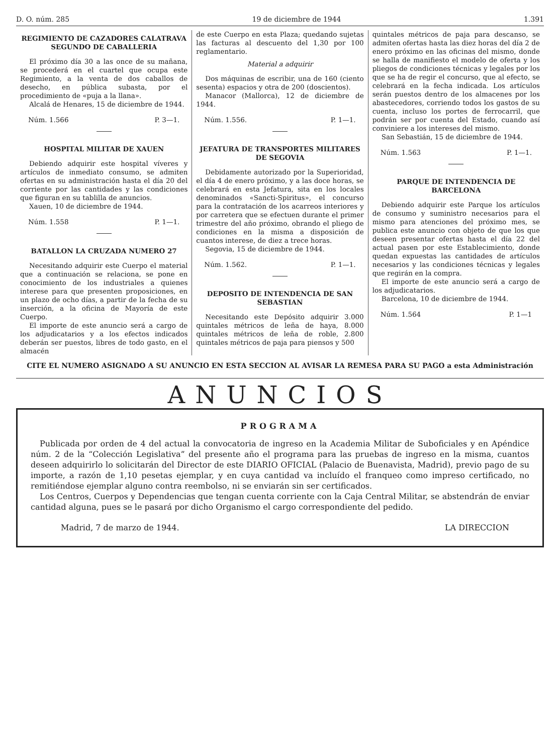D. O. núm. 285 19 de diciembre de 1944 1.391
REGIMIENTO DE CAZADORES CALATRAVA SEGUNDO DE CABALLERIA
El próximo día 30 a las once de su mañana, se procederá en el cuartel que ocupa este Regimiento, a la venta de dos caballos de desecho, en pública subasta, por el procedimiento de «puja a la llana».
Alcalá de Henares, 15 de diciembre de 1944.
Núm. 1.566 P. 3—1.
HOSPITAL MILITAR DE XAUEN
Debiendo adquirir este hospital víveres y artículos de inmediato consumo, se admiten ofertas en su administración hasta el día 20 del corriente por las cantidades y las condiciones que figuran en su tablilla de anuncios.
Xauen, 10 de diciembre de 1944.
Núm. 1.558 P. 1—1.
BATALLON LA CRUZADA NUMERO 27
Necesitando adquirir este Cuerpo el material que a continuación se relaciona, se pone en conocimiento de los industriales a quienes interese para que presenten proposiciones, en un plazo de ocho días, a partir de la fecha de su inserción, a la oficina de Mayoría de este Cuerpo.
El importe de este anuncio será a cargo de los adjudicatarios y a los efectos indicados deberán ser puestos, libres de todo gasto, en el almacén
de este Cuerpo en esta Plaza; quedando sujetas las facturas al descuento del 1,30 por 100 reglamentario.
Material a adquirir
Dos máquinas de escribir, una de 160 (ciento sesenta) espacios y otra de 200 (doscientos).
Manacor (Mallorca), 12 de diciembre de 1944.
Núm. 1.556. P. 1—1.
JEFATURA DE TRANSPORTES MILITARES DE SEGOVIA
Debidamente autorizado por la Superioridad, el día 4 de enero próximo, y a las doce horas, se celebrará en esta Jefatura, sita en los locales denominados «Sancti-Spiritus», el concurso para la contratación de los acarreos interiores y por carretera que se efectuen durante el primer trimestre del año próximo, obrando el pliego de condiciones en la misma a disposición de cuantos interese, de diez a trece horas.
Segovia, 15 de diciembre de 1944.
Núm. 1.562. P. 1—1.
DEPOSITO DE INTENDENCIA DE SAN SEBASTIAN
Necesitando este Depósito adquirir 3.000 quintales métricos de leña de haya, 8.000 quintales métricos de leña de roble, 2.800 quintales métricos de paja para piensos y 500
quintales métricos de paja para descanso, se admiten ofertas hasta las diez horas del día 2 de enero próximo en las oficinas del mismo, donde se halla de manifiesto el modelo de oferta y los pliegos de condiciones técnicas y legales por los que se ha de regir el concurso, que al efecto, se celebrará en la fecha indicada. Los artículos serán puestos dentro de los almacenes por los abastecedores, corriendo todos los gastos de su cuenta, incluso los portes de ferrocarril, que podrán ser por cuenta del Estado, cuando así conviniere a los intereses del mismo.
San Sebastián, 15 de diciembre de 1944.
Núm. 1.563 P. 1—1.
PARQUE DE INTENDENCIA DE BARCELONA
Debiendo adquirir este Parque los artículos de consumo y suministro necesarios para el mismo para atenciones del próximo mes, se publica este anuncio con objeto de que los que deseen presentar ofertas hasta el día 22 del actual pasen por este Establecimiento, donde quedan expuestas las cantidades de artículos necesarios y las condiciones técnicas y legales que regirán en la compra.
El importe de este anuncio será a cargo de los adjudicatarios.
Barcelona, 10 de diciembre de 1944.
Núm. 1.564 P. 1—1
CITE EL NUMERO ASIGNADO A SU ANUNCIO EN ESTA SECCION AL AVISAR LA REMESA PARA SU PAGO a esta Administración
ANUNCIOS
PROGRAMA
Publicada por orden de 4 del actual la convocatoria de ingreso en la Academia Militar de Suboficiales y en Apéndice núm. 2 de la “Colección Legislativa” del presente año el programa para las pruebas de ingreso en la misma, cuantos deseen adquirirlo lo solicitarán del Director de este DIARIO OFICIAL (Palacio de Buenavista, Madrid), previo pago de su importe, a razón de 1,10 pesetas ejemplar, y en cuya cantidad va incluído el franqueo como impreso certificado, no remitiéndose ejemplar alguno contra reembolso, ni se enviarán sin ser certificados.
Los Centros, Cuerpos y Dependencias que tengan cuenta corriente con la Caja Central Militar, se abstendrán de enviar cantidad alguna, pues se le pasará por dicho Organismo el cargo correspondiente del pedido.
Madrid, 7 de marzo de 1944. LA DIRECCION